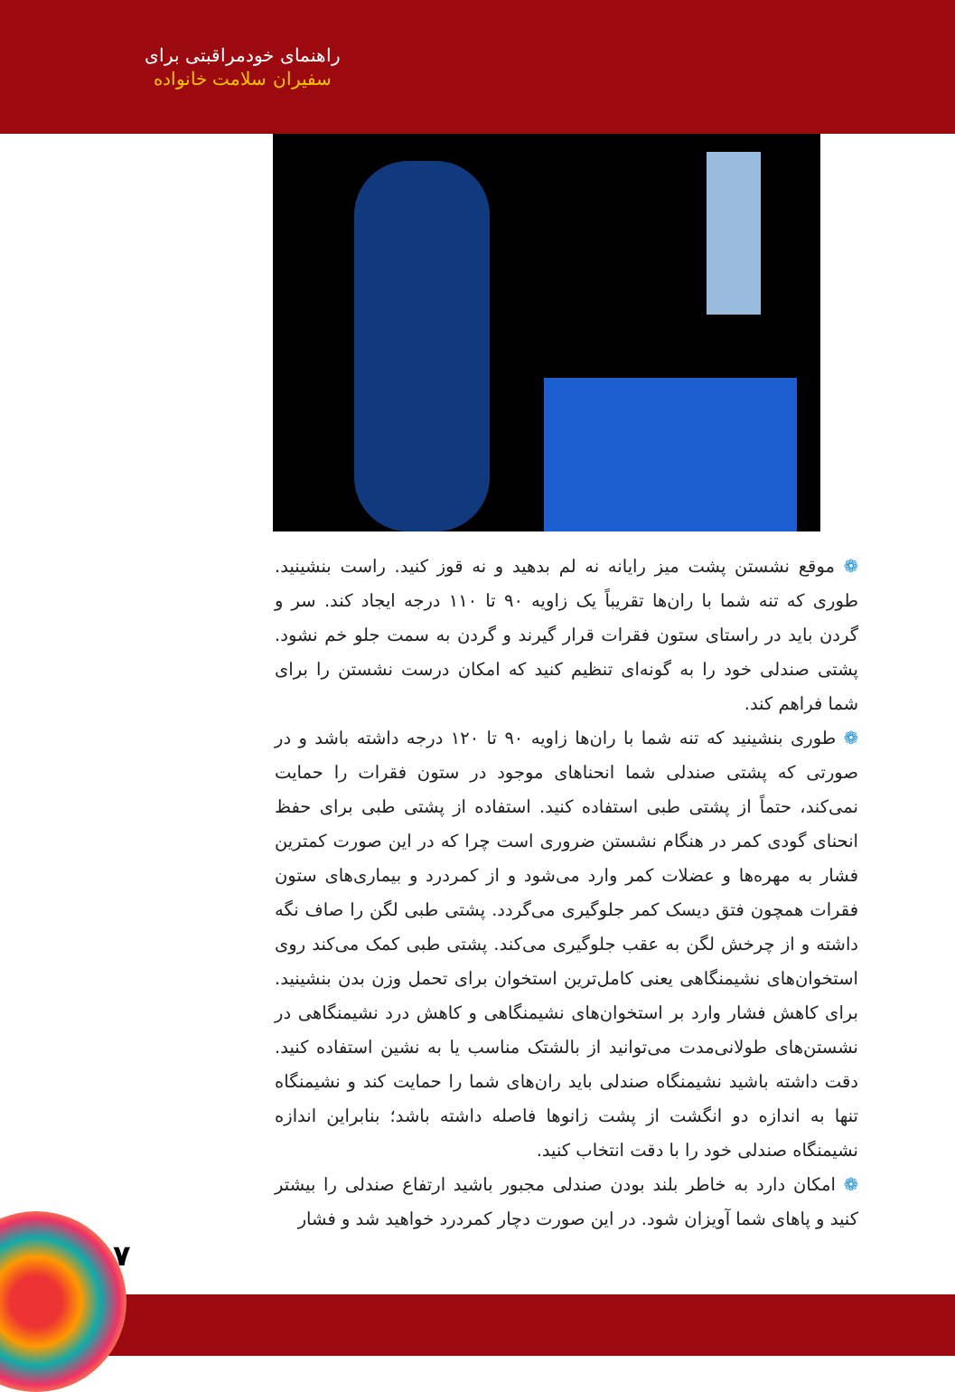راهنمای خودمراقبتی برای
سفیران سلامت خانواده
❁ موقع نشستن پشت میز رایانه نه لم بدهید و نه قوز کنید. راست بنشینید. طوری که تنه شما با ران‌ها تقریباً یک زاویه ۹۰ تا ۱۱۰ درجه ایجاد کند. سر و گردن باید در راستای ستون فقرات قرار گیرند و گردن به سمت جلو خم نشود. پشتی صندلی خود را به گونه‌ای تنظیم کنید که امکان درست نشستن را برای شما فراهم کند.
❁ طوری بنشینید که تنه شما با ران‌ها زاویه ۹۰ تا ۱۲۰ درجه داشته باشد و در صورتی که پشتی صندلی شما انحناهای موجود در ستون فقرات را حمایت نمی‌کند، حتماً از پشتی طبی استفاده کنید. استفاده از پشتی طبی برای حفظ انحنای گودی کمر در هنگام نشستن ضروری است چرا که در این صورت کمترین فشار به مهره‌ها و عضلات کمر وارد می‌شود و از کمردرد و بیماری‌های ستون فقرات همچون فتق دیسک کمر جلوگیری می‌گردد. پشتی طبی لگن را صاف نگه داشته و از چرخش لگن به عقب جلوگیری می‌کند. پشتی طبی کمک می‌کند روی استخوان‌های نشیمنگاهی یعنی کامل‌ترین استخوان برای تحمل وزن بدن بنشینید. برای کاهش فشار وارد بر استخوان‌های نشیمنگاهی و کاهش درد نشیمنگاهی در نشستن‌های طولانی‌مدت می‌توانید از بالشتک مناسب یا به نشین استفاده کنید. دقت داشته باشید نشیمنگاه صندلی باید ران‌های شما را حمایت کند و نشیمنگاه تنها به اندازه دو انگشت از پشت زانوها فاصله داشته باشد؛ بنابراین اندازه نشیمنگاه صندلی خود را با دقت انتخاب کنید.
❁ امکان دارد به خاطر بلند بودن صندلی مجبور باشید ارتفاع صندلی را بیشتر کنید و پاهای شما آویزان شود. در این صورت دچار کمردرد خواهید شد و فشار
۷